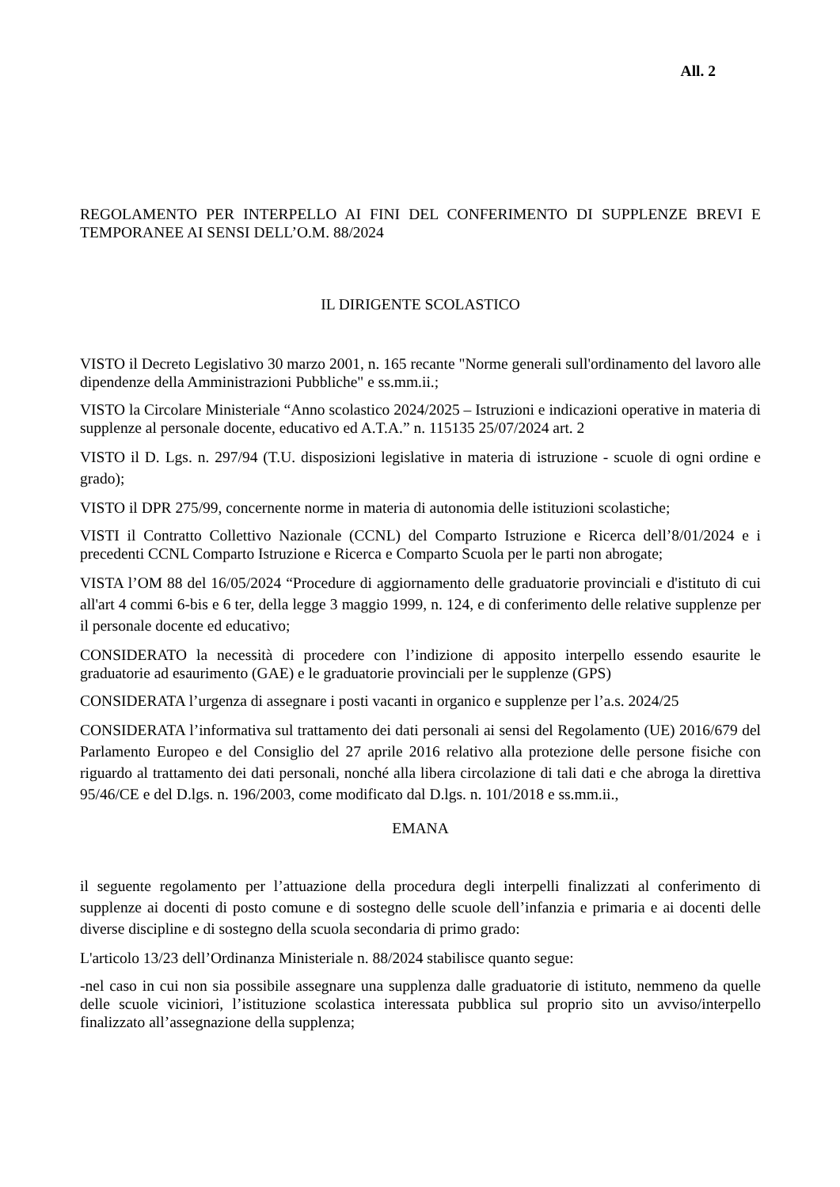All. 2
REGOLAMENTO PER INTERPELLO AI FINI DEL CONFERIMENTO DI SUPPLENZE BREVI E TEMPORANEE AI SENSI DELL’O.M. 88/2024
IL DIRIGENTE SCOLASTICO
VISTO il Decreto Legislativo 30 marzo 2001, n. 165 recante "Norme generali sull'ordinamento del lavoro alle dipendenze della Amministrazioni Pubbliche" e ss.mm.ii.;
VISTO la Circolare Ministeriale “Anno scolastico 2024/2025 – Istruzioni e indicazioni operative in materia di supplenze al personale docente, educativo ed A.T.A.” n. 115135 25/07/2024 art. 2
VISTO il D. Lgs. n. 297/94 (T.U. disposizioni legislative in materia di istruzione - scuole di ogni ordine e grado);
VISTO il DPR 275/99, concernente norme in materia di autonomia delle istituzioni scolastiche;
VISTI il Contratto Collettivo Nazionale (CCNL) del Comparto Istruzione e Ricerca dell’8/01/2024 e i precedenti CCNL Comparto Istruzione e Ricerca e Comparto Scuola per le parti non abrogate;
VISTA l’OM 88 del 16/05/2024 “Procedure di aggiornamento delle graduatorie provinciali e d'istituto di cui all'art 4 commi 6-bis e 6 ter, della legge 3 maggio 1999, n. 124, e di conferimento delle relative supplenze per il personale docente ed educativo;
CONSIDERATO la necessità di procedere con l’indizione di apposito interpello essendo esaurite le graduatorie ad esaurimento (GAE) e le graduatorie provinciali per le supplenze (GPS)
CONSIDERATA l’urgenza di assegnare i posti vacanti in organico e supplenze per l’a.s. 2024/25
CONSIDERATA l’informativa sul trattamento dei dati personali ai sensi del Regolamento (UE) 2016/679 del Parlamento Europeo e del Consiglio del 27 aprile 2016 relativo alla protezione delle persone fisiche con riguardo al trattamento dei dati personali, nonché alla libera circolazione di tali dati e che abroga la direttiva 95/46/CE e del D.lgs. n. 196/2003, come modificato dal D.lgs. n. 101/2018 e ss.mm.ii.,
EMANA
il seguente regolamento per l’attuazione della procedura degli interpelli finalizzati al conferimento di supplenze ai docenti di posto comune e di sostegno delle scuole dell’infanzia e primaria e ai docenti delle diverse discipline e di sostegno della scuola secondaria di primo grado:
L'articolo 13/23 dell’Ordinanza Ministeriale n. 88/2024 stabilisce quanto segue:
-nel caso in cui non sia possibile assegnare una supplenza dalle graduatorie di istituto, nemmeno da quelle delle scuole viciniori, l’istituzione scolastica interessata pubblica sul proprio sito un avviso/interpello finalizzato all’assegnazione della supplenza;